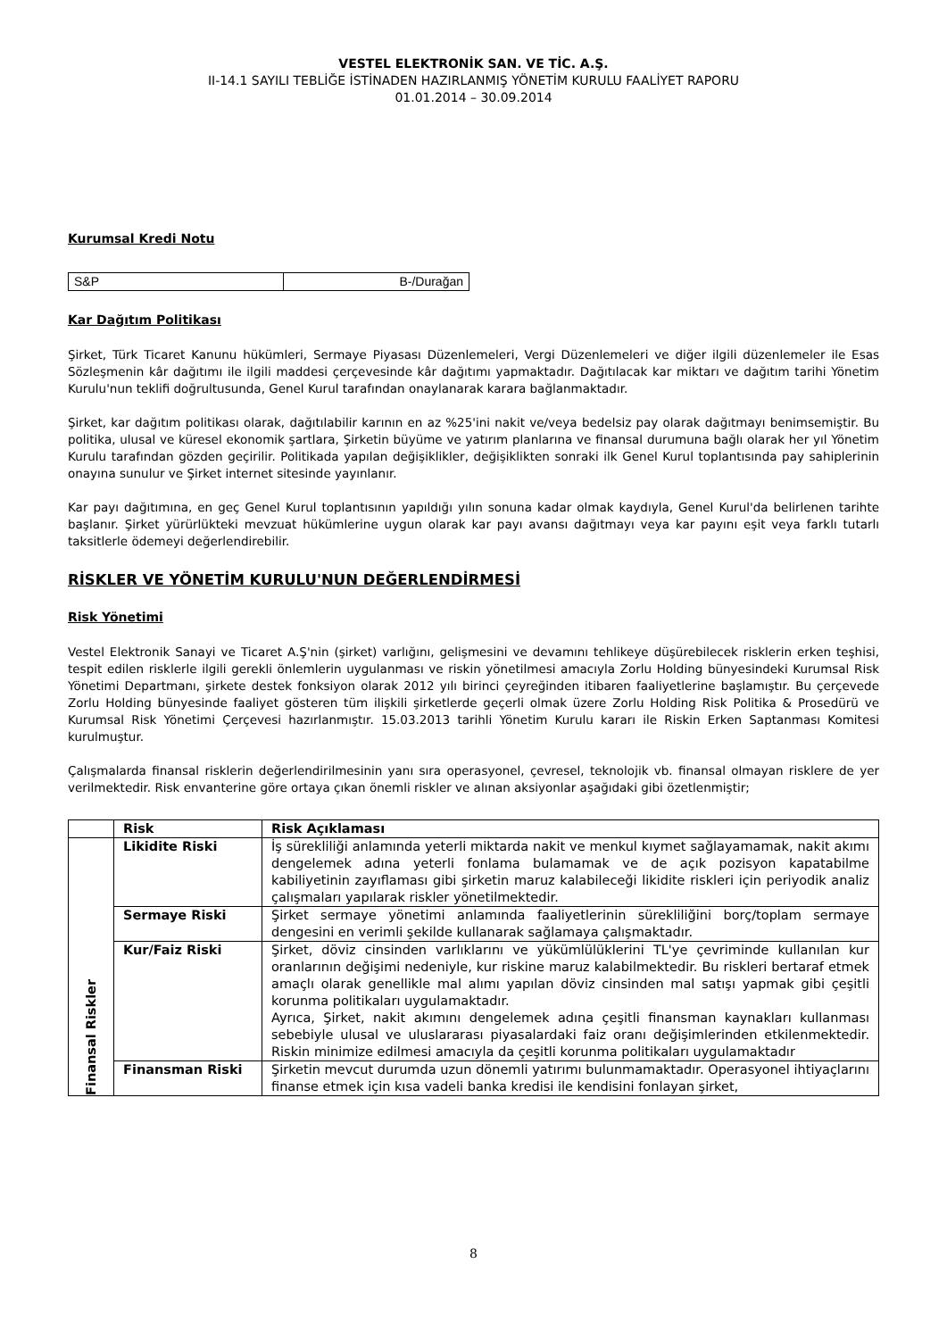VESTEL ELEKTRONİK SAN. VE TİC. A.Ş.
II-14.1 SAYILI TEBLİĞE İSTİNADEN HAZIRLANMIŞ YÖNETİM KURULU FAALİYET RAPORU
01.01.2014 – 30.09.2014
Kurumsal Kredi Notu
| S&P | B-/Durağan |
Kar Dağıtım Politikası
Şirket, Türk Ticaret Kanunu hükümleri, Sermaye Piyasası Düzenlemeleri, Vergi Düzenlemeleri ve diğer ilgili düzenlemeler ile Esas Sözleşmenin kâr dağıtımı ile ilgili maddesi çerçevesinde kâr dağıtımı yapmaktadır. Dağıtılacak kar miktarı ve dağıtım tarihi Yönetim Kurulu'nun teklifi doğrultusunda, Genel Kurul tarafından onaylanarak karara bağlanmaktadır.
Şirket, kar dağıtım politikası olarak, dağıtılabilir karının en az %25'ini nakit ve/veya bedelsiz pay olarak dağıtmayı benimsemiştir. Bu politika, ulusal ve küresel ekonomik şartlara, Şirketin büyüme ve yatırım planlarına ve finansal durumuna bağlı olarak her yıl Yönetim Kurulu tarafından gözden geçirilir. Politikada yapılan değişiklikler, değişiklikten sonraki ilk Genel Kurul toplantısında pay sahiplerinin onayına sunulur ve Şirket internet sitesinde yayınlanır.
Kar payı dağıtımına, en geç Genel Kurul toplantısının yapıldığı yılın sonuna kadar olmak kaydıyla, Genel Kurul'da belirlenen tarihte başlanır. Şirket yürürlükteki mevzuat hükümlerine uygun olarak kar payı avansı dağıtmayı veya kar payını eşit veya farklı tutarlı taksitlerle ödemeyi değerlendirebilir.
RİSKLER VE YÖNETİM KURULU'NUN DEĞERLENDİRMESİ
Risk Yönetimi
Vestel Elektronik Sanayi ve Ticaret A.Ş'nin (şirket) varlığını, gelişmesini ve devamını tehlikeye düşürebilecek risklerin erken teşhisi, tespit edilen risklerle ilgili gerekli önlemlerin uygulanması ve riskin yönetilmesi amacıyla Zorlu Holding bünyesindeki Kurumsal Risk Yönetimi Departmanı, şirkete destek fonksiyon olarak 2012 yılı birinci çeyreğinden itibaren faaliyetlerine başlamıştır. Bu çerçevede Zorlu Holding bünyesinde faaliyet gösteren tüm ilişkili şirketlerde geçerli olmak üzere Zorlu Holding Risk Politika & Prosedürü ve Kurumsal Risk Yönetimi Çerçevesi hazırlanmıştır. 15.03.2013 tarihli Yönetim Kurulu kararı ile Riskin Erken Saptanması Komitesi kurulmuştur.
Çalışmalarda finansal risklerin değerlendirilmesinin yanı sıra operasyonel, çevresel, teknolojik vb. finansal olmayan risklere de yer verilmektedir. Risk envanterine göre ortaya çıkan önemli riskler ve alınan aksiyonlar aşağıdaki gibi özetlenmiştir;
| | Risk | Risk Açıklaması |
| --- | --- | --- |
| Finansal Riskler | Likidite Riski | İş sürekliliği anlamında yeterli miktarda nakit ve menkul kıymet sağlayamamak, nakit akımı dengelemek adına yeterli fonlama bulamamak ve de açık pozisyon kapatabilme kabiliyetinin zayıflaması gibi şirketin maruz kalabileceği likidite riskleri için periyodik analiz çalışmaları yapılarak riskler yönetilmektedir. |
| | Sermaye Riski | Şirket sermaye yönetimi anlamında faaliyetlerinin sürekliliğini borç/toplam sermaye dengesini en verimli şekilde kullanarak sağlamaya çalışmaktadır. |
| | Kur/Faiz Riski | Şirket, döviz cinsinden varlıklarını ve yükümlülüklerini TL'ye çevriminde kullanılan kur oranlarının değişimi nedeniyle, kur riskine maruz kalabilmektedir. Bu riskleri bertaraf etmek amaçlı olarak genellikle mal alımı yapılan döviz cinsinden mal satışı yapmak gibi çeşitli korunma politikaları uygulamaktadır. Ayrıca, Şirket, nakit akımını dengelemek adına çeşitli finansman kaynakları kullanması sebebiyle ulusal ve uluslararası piyasalardaki faiz oranı değişimlerinden etkilenmektedir. Riskin minimize edilmesi amacıyla da çeşitli korunma politikaları uygulamaktadır |
| | Finansman Riski | Şirketin mevcut durumda uzun dönemli yatırımı bulunmamaktadır. Operasyonel ihtiyaçlarını finanse etmek için kısa vadeli banka kredisi ile kendisini fonlayan şirket, |
8